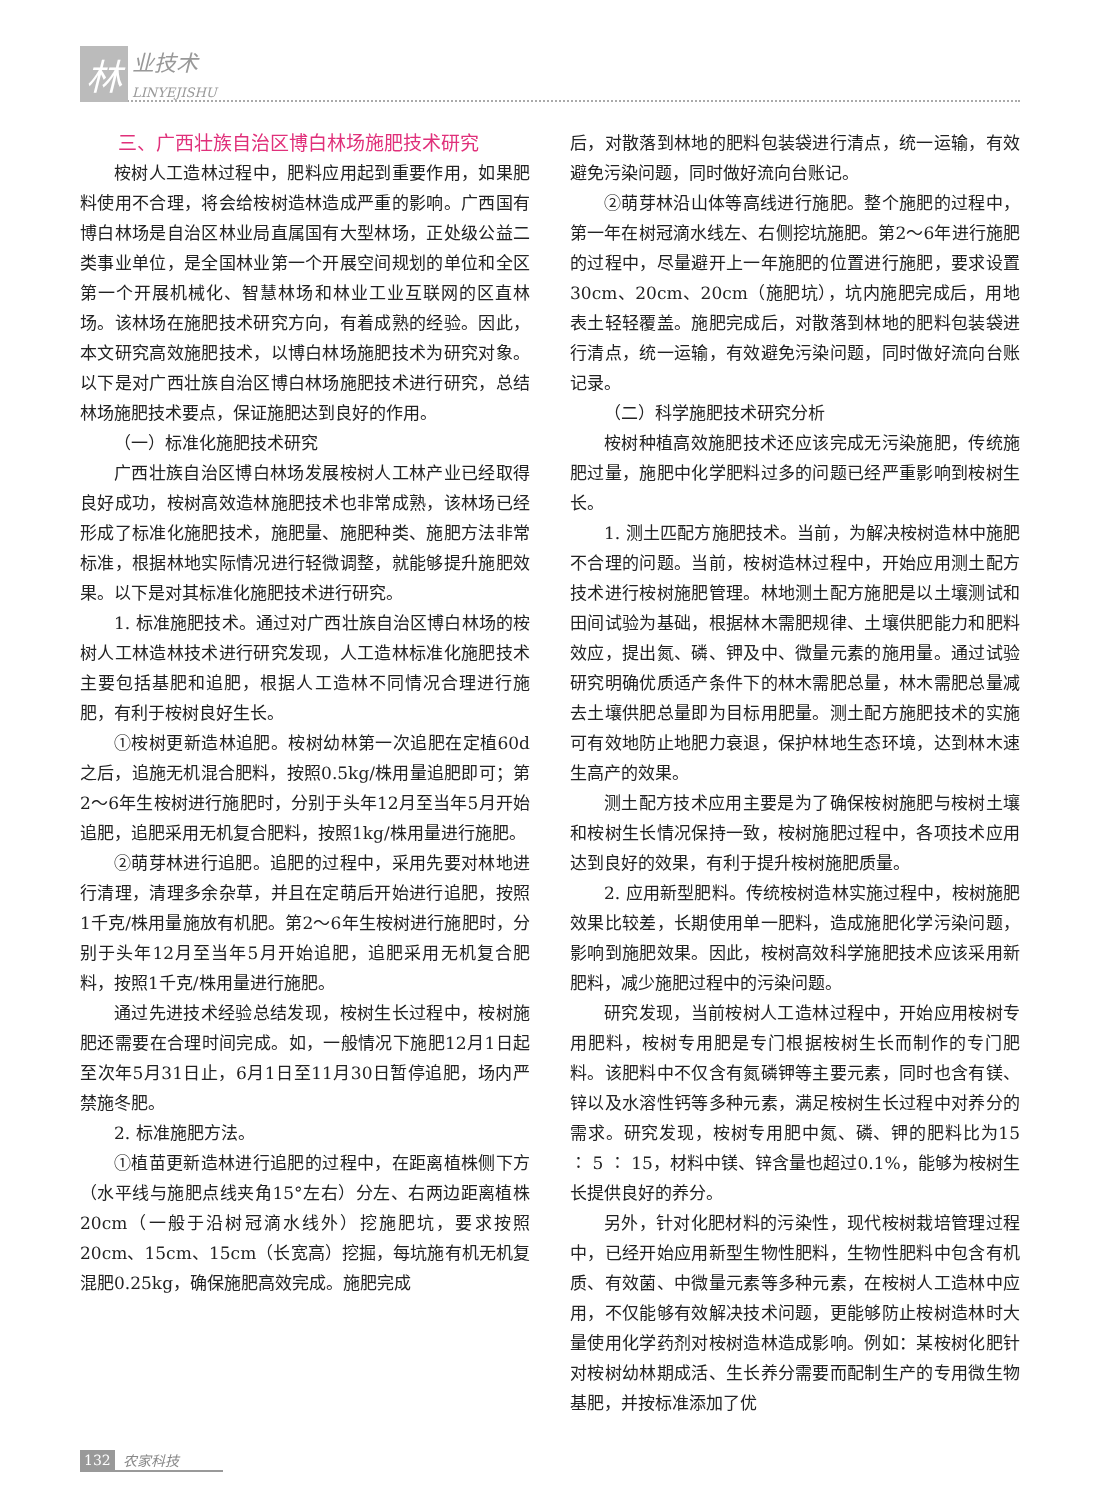林
业技术
LINYEJISHU
三、广西壮族自治区博白林场施肥技术研究
桉树人工造林过程中，肥料应用起到重要作用，如果肥料使用不合理，将会给桉树造林造成严重的影响。广西国有博白林场是自治区林业局直属国有大型林场，正处级公益二类事业单位，是全国林业第一个开展空间规划的单位和全区第一个开展机械化、智慧林场和林业工业互联网的区直林场。该林场在施肥技术研究方向，有着成熟的经验。因此，本文研究高效施肥技术，以博白林场施肥技术为研究对象。以下是对广西壮族自治区博白林场施肥技术进行研究，总结林场施肥技术要点，保证施肥达到良好的作用。
（一）标准化施肥技术研究
广西壮族自治区博白林场发展桉树人工林产业已经取得良好成功，桉树高效造林施肥技术也非常成熟，该林场已经形成了标准化施肥技术，施肥量、施肥种类、施肥方法非常标准，根据林地实际情况进行轻微调整，就能够提升施肥效果。以下是对其标准化施肥技术进行研究。
1. 标准施肥技术。通过对广西壮族自治区博白林场的桉树人工林造林技术进行研究发现，人工造林标准化施肥技术主要包括基肥和追肥，根据人工造林不同情况合理进行施肥，有利于桉树良好生长。
①桉树更新造林追肥。桉树幼林第一次追肥在定植60d之后，追施无机混合肥料，按照0.5kg/株用量追肥即可；第2～6年生桉树进行施肥时，分别于头年12月至当年5月开始追肥，追肥采用无机复合肥料，按照1kg/株用量进行施肥。
②萌芽林进行追肥。追肥的过程中，采用先要对林地进行清理，清理多余杂草，并且在定萌后开始进行追肥，按照1千克/株用量施放有机肥。第2～6年生桉树进行施肥时，分别于头年12月至当年5月开始追肥，追肥采用无机复合肥料，按照1千克/株用量进行施肥。
通过先进技术经验总结发现，桉树生长过程中，桉树施肥还需要在合理时间完成。如，一般情况下施肥12月1日起至次年5月31日止，6月1日至11月30日暂停追肥，场内严禁施冬肥。
2. 标准施肥方法。
①植苗更新造林进行追肥的过程中，在距离植株侧下方（水平线与施肥点线夹角15°左右）分左、右两边距离植株20cm（一般于沿树冠滴水线外）挖施肥坑，要求按照20cm、15cm、15cm（长宽高）挖掘，每坑施有机无机复混肥0.25kg，确保施肥高效完成。施肥完成
后，对散落到林地的肥料包装袋进行清点，统一运输，有效避免污染问题，同时做好流向台账记。
②萌芽林沿山体等高线进行施肥。整个施肥的过程中，第一年在树冠滴水线左、右侧挖坑施肥。第2～6年进行施肥的过程中，尽量避开上一年施肥的位置进行施肥，要求设置30cm、20cm、20cm（施肥坑），坑内施肥完成后，用地表土轻轻覆盖。施肥完成后，对散落到林地的肥料包装袋进行清点，统一运输，有效避免污染问题，同时做好流向台账记录。
（二）科学施肥技术研究分析
桉树种植高效施肥技术还应该完成无污染施肥，传统施肥过量，施肥中化学肥料过多的问题已经严重影响到桉树生长。
1. 测土匹配方施肥技术。当前，为解决桉树造林中施肥不合理的问题。当前，桉树造林过程中，开始应用测土配方技术进行桉树施肥管理。林地测土配方施肥是以土壤测试和田间试验为基础，根据林木需肥规律、土壤供肥能力和肥料效应，提出氮、磷、钾及中、微量元素的施用量。通过试验研究明确优质适产条件下的林木需肥总量，林木需肥总量减去土壤供肥总量即为目标用肥量。测土配方施肥技术的实施可有效地防止地肥力衰退，保护林地生态环境，达到林木速生高产的效果。
测土配方技术应用主要是为了确保桉树施肥与桉树土壤和桉树生长情况保持一致，桉树施肥过程中，各项技术应用达到良好的效果，有利于提升桉树施肥质量。
2. 应用新型肥料。传统桉树造林实施过程中，桉树施肥效果比较差，长期使用单一肥料，造成施肥化学污染问题，影响到施肥效果。因此，桉树高效科学施肥技术应该采用新肥料，减少施肥过程中的污染问题。
研究发现，当前桉树人工造林过程中，开始应用桉树专用肥料，桉树专用肥是专门根据桉树生长而制作的专门肥料。该肥料中不仅含有氮磷钾等主要元素，同时也含有镁、锌以及水溶性钙等多种元素，满足桉树生长过程中对养分的需求。研究发现，桉树专用肥中氮、磷、钾的肥料比为15 ∶ 5 ∶ 15，材料中镁、锌含量也超过0.1%，能够为桉树生长提供良好的养分。
另外，针对化肥材料的污染性，现代桉树栽培管理过程中，已经开始应用新型生物性肥料，生物性肥料中包含有机质、有效菌、中微量元素等多种元素，在桉树人工造林中应用，不仅能够有效解决技术问题，更能够防止桉树造林时大量使用化学药剂对桉树造林造成影响。例如：某桉树化肥针对桉树幼林期成活、生长养分需要而配制生产的专用微生物基肥，并按标准添加了优
132 农家科技